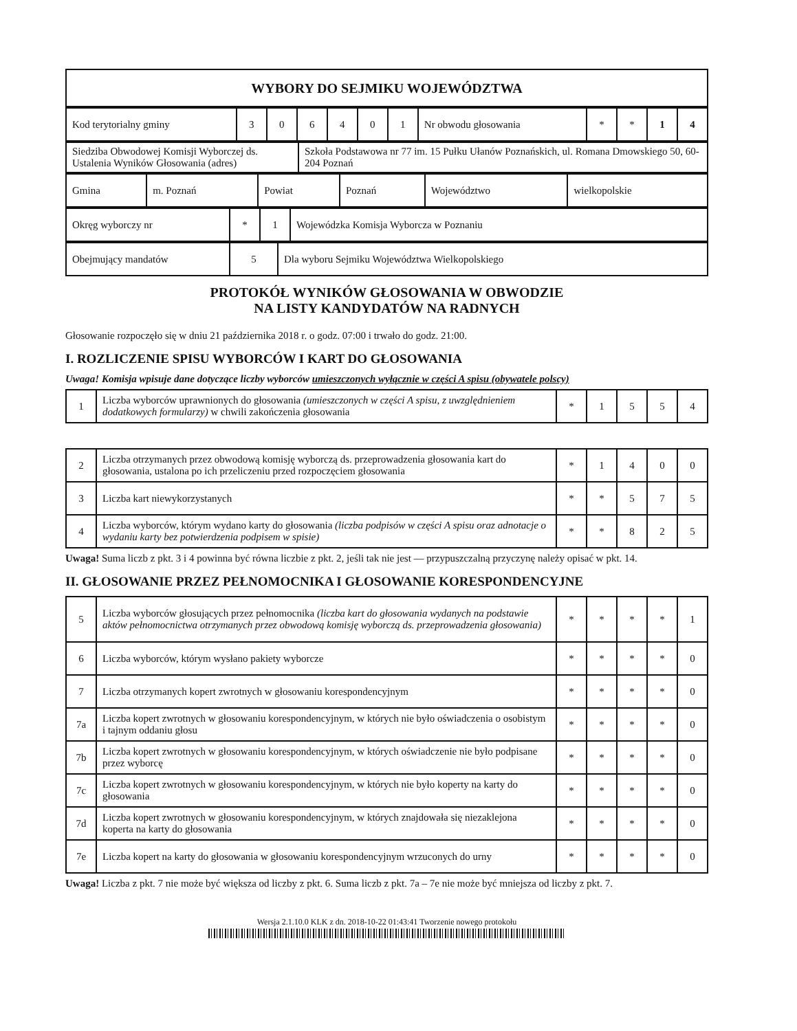| WYBORY DO SEJMIKU WOJEWÓDZTWA |
| Kod terytorialny gminy | 3 | 0 | 6 | 4 | 0 | 1 | Nr obwodu głosowania | * | * | 1 | 4 |
| Siedziba Obwodowej Komisji Wyborczej ds. Ustalenia Wyników Głosowania (adres) | Szkoła Podstawowa nr 77 im. 15 Pułku Ułanów Poznańskich, ul. Romana Dmowskiego 50, 60-204 Poznań |
| Gmina | m. Poznań | Powiat | Poznań | Województwo | wielkopolskie |
| Okręg wyborczy nr | * | 1 | Wojewódzka Komisja Wyborcza w Poznaniu |
| Obejmujący mandatów | 5 | Dla wyboru Sejmiku Województwa Wielkopolskiego |
PROTOKÓŁ WYNIKÓW GŁOSOWANIA W OBWODZIE
NA LISTY KANDYDATÓW NA RADNYCH
Głosowanie rozpoczęło się w dniu 21 października 2018 r. o godz. 07:00 i trwało do godz. 21:00.
I. ROZLICZENIE SPISU WYBORCÓW I KART DO GŁOSOWANIA
Uwaga! Komisja wpisuje dane dotyczące liczby wyborców umieszczonych wyłącznie w części A spisu (obywatele polscy)
| 1 | Liczba wyborców uprawnionych do głosowania (umieszczonych w części A spisu, z uwzględnieniem dodatkowych formularzy) w chwili zakończenia głosowania | * | 1 | 5 | 5 | 4 |
| 2 | Liczba otrzymanych przez obwodową komisję wyborczą ds. przeprowadzenia głosowania kart do głosowania, ustalona po ich przeliczeniu przed rozpoczęciem głosowania | * | 1 | 4 | 0 | 0 |
| 3 | Liczba kart niewykorzystanych | * | * | 5 | 7 | 5 |
| 4 | Liczba wyborców, którym wydano karty do głosowania (liczba podpisów w części A spisu oraz adnotacje o wydaniu karty bez potwierdzenia podpisem w spisie) | * | * | 8 | 2 | 5 |
Uwaga! Suma liczb z pkt. 3 i 4 powinna być równa liczbie z pkt. 2, jeśli tak nie jest — przypuszczalną przyczynę należy opisać w pkt. 14.
II. GŁOSOWANIE PRZEZ PEŁNOMOCNIKA I GŁOSOWANIE KORESPONDENCYJNE
| 5 | Liczba wyborców głosujących przez pełnomocnika (liczba kart do głosowania wydanych na podstawie aktów pełnomocnictwa otrzymanych przez obwodową komisję wyborczą ds. przeprowadzenia głosowania) | * | * | * | * | 1 |
| 6 | Liczba wyborców, którym wysłano pakiety wyborcze | * | * | * | * | 0 |
| 7 | Liczba otrzymanych kopert zwrotnych w głosowaniu korespondencyjnym | * | * | * | * | 0 |
| 7a | Liczba kopert zwrotnych w głosowaniu korespondencyjnym, w których nie było oświadczenia o osobistym i tajnym oddaniu głosu | * | * | * | * | 0 |
| 7b | Liczba kopert zwrotnych w głosowaniu korespondencyjnym, w których oświadczenie nie było podpisane przez wyborcę | * | * | * | * | 0 |
| 7c | Liczba kopert zwrotnych w głosowaniu korespondencyjnym, w których nie było koperty na karty do głosowania | * | * | * | * | 0 |
| 7d | Liczba kopert zwrotnych w głosowaniu korespondencyjnym, w których znajdowała się niezaklejona koperta na karty do głosowania | * | * | * | * | 0 |
| 7e | Liczba kopert na karty do głosowania w głosowaniu korespondencyjnym wrzuconych do urny | * | * | * | * | 0 |
Uwaga! Liczba z pkt. 7 nie może być większa od liczby z pkt. 6. Suma liczb z pkt. 7a – 7e nie może być mniejsza od liczby z pkt. 7.
Wersja 2.1.10.0 KLK z dn. 2018-10-22 01:43:41 Tworzenie nowego protokołu